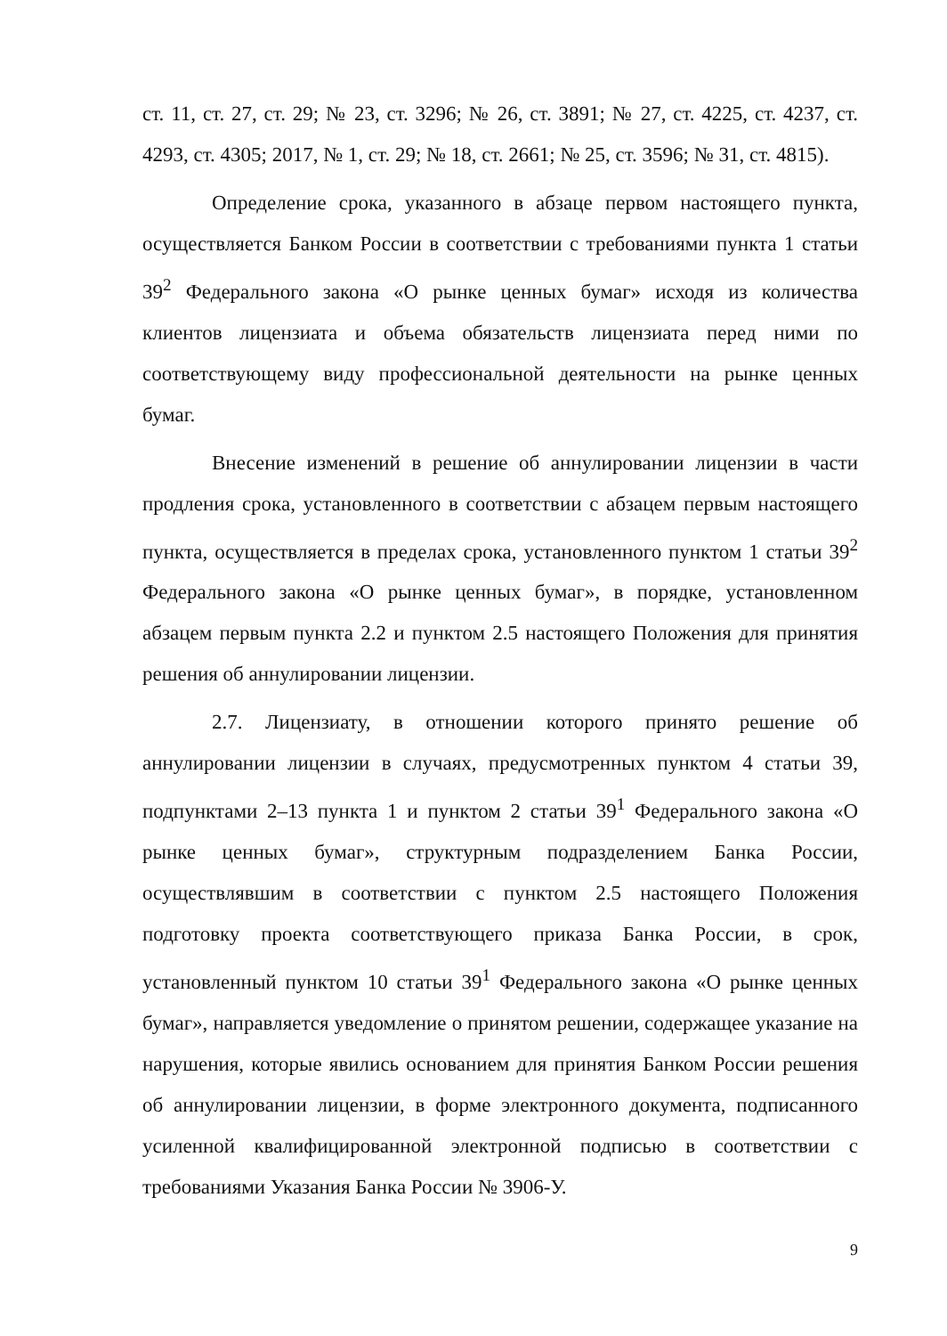ст. 11, ст. 27, ст. 29; № 23, ст. 3296; № 26, ст. 3891; № 27, ст. 4225, ст. 4237, ст. 4293, ст. 4305; 2017, № 1, ст. 29; № 18, ст. 2661; № 25, ст. 3596; № 31, ст. 4815).
Определение срока, указанного в абзаце первом настоящего пункта, осуществляется Банком России в соответствии с требованиями пункта 1 статьи 39<sup>2</sup> Федерального закона «О рынке ценных бумаг» исходя из количества клиентов лицензиата и объема обязательств лицензиата перед ними по соответствующему виду профессиональной деятельности на рынке ценных бумаг.
Внесение изменений в решение об аннулировании лицензии в части продления срока, установленного в соответствии с абзацем первым настоящего пункта, осуществляется в пределах срока, установленного пунктом 1 статьи 39<sup>2</sup> Федерального закона «О рынке ценных бумаг», в порядке, установленном абзацем первым пункта 2.2 и пунктом 2.5 настоящего Положения для принятия решения об аннулировании лицензии.
2.7. Лицензиату, в отношении которого принято решение об аннулировании лицензии в случаях, предусмотренных пунктом 4 статьи 39, подпунктами 2–13 пункта 1 и пунктом 2 статьи 39<sup>1</sup> Федерального закона «О рынке ценных бумаг», структурным подразделением Банка России, осуществлявшим в соответствии с пунктом 2.5 настоящего Положения подготовку проекта соответствующего приказа Банка России, в срок, установленный пунктом 10 статьи 39<sup>1</sup> Федерального закона «О рынке ценных бумаг», направляется уведомление о принятом решении, содержащее указание на нарушения, которые явились основанием для принятия Банком России решения об аннулировании лицензии, в форме электронного документа, подписанного усиленной квалифицированной электронной подписью в соответствии с требованиями Указания Банка России № 3906-У.
9